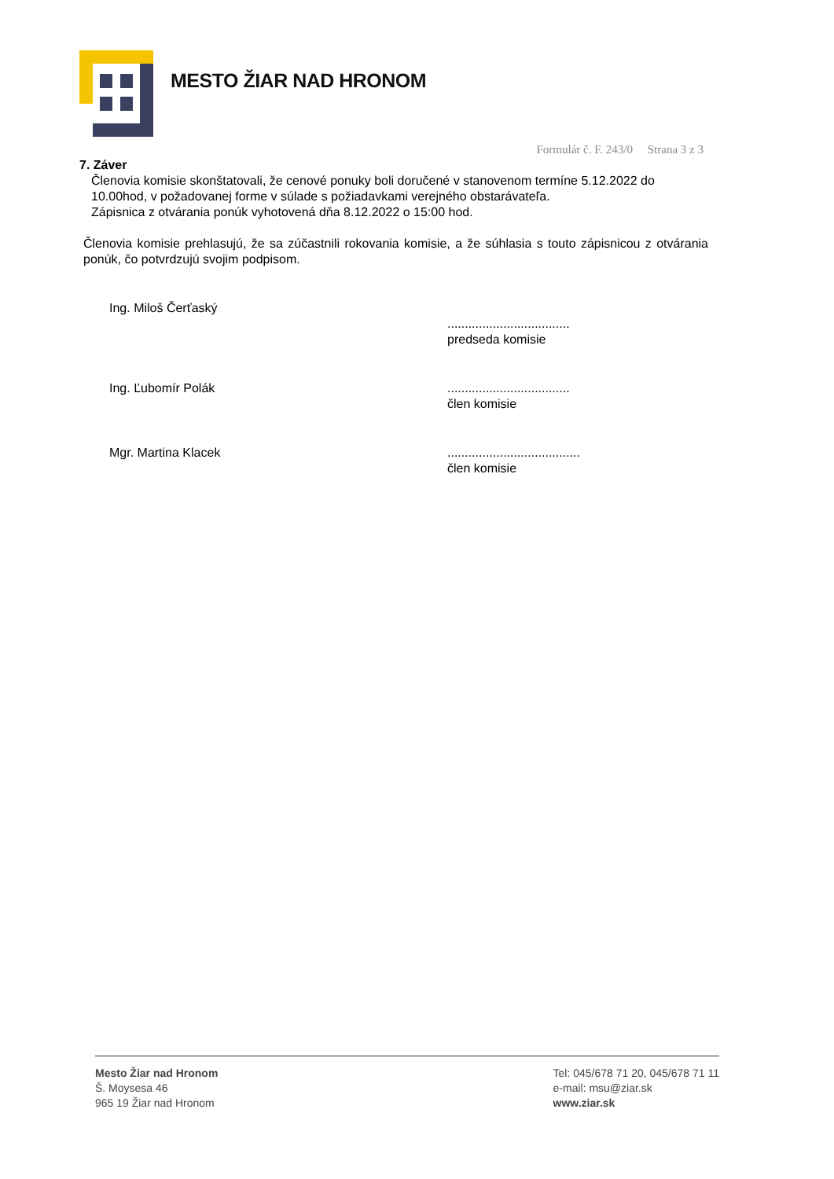MESTO ŽIAR NAD HRONOM
Formulár č. F. 243/0 Strana 3 z 3
7. Záver
Členovia komisie skonštatovali, že cenové ponuky boli doručené v stanovenom termíne 5.12.2022 do 10.00hod, v požadovanej forme v súlade s požiadavkami verejného obstarávateľa.
Zápisnica z otvárania ponúk vyhotovená dňa 8.12.2022 o 15:00 hod.
Členovia komisie prehlasujú, že sa zúčastnili rokovania komisie, a že súhlasia s touto zápisnicou z otvárania ponúk, čo potvrdzujú svojim podpisom.
Ing. Miloš Čerťaský
...................................
predseda komisie
Ing. Ľubomír Polák ...................................
člen komisie
Mgr. Martina Klacek ......................................
člen komisie
Mesto Žiar nad Hronom
Š. Moysesa 46
965 19 Žiar nad Hronom
Tel: 045/678 71 20, 045/678 71 11
e-mail: msu@ziar.sk
www.ziar.sk